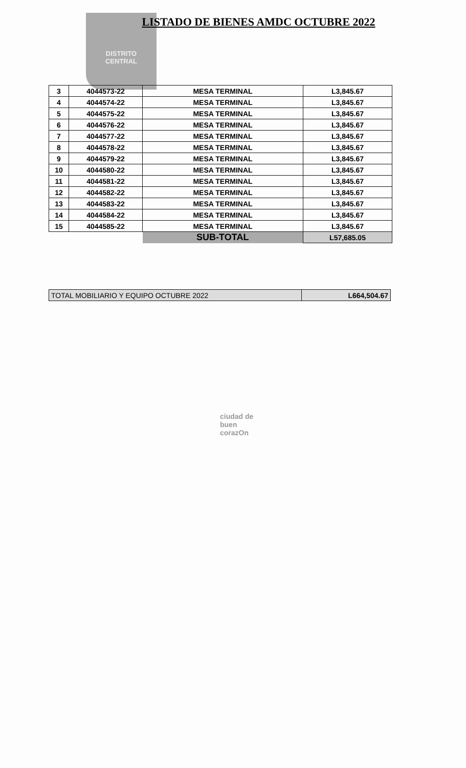DISTRITO
CENTRAL
LISTADO DE BIENES AMDC OCTUBRE 2022
| 3 | 4044573-22 | MESA TERMINAL | L3,845.67 |
| 4 | 4044574-22 | MESA TERMINAL | L3,845.67 |
| 5 | 4044575-22 | MESA TERMINAL | L3,845.67 |
| 6 | 4044576-22 | MESA TERMINAL | L3,845.67 |
| 7 | 4044577-22 | MESA TERMINAL | L3,845.67 |
| 8 | 4044578-22 | MESA TERMINAL | L3,845.67 |
| 9 | 4044579-22 | MESA TERMINAL | L3,845.67 |
| 10 | 4044580-22 | MESA TERMINAL | L3,845.67 |
| 11 | 4044581-22 | MESA TERMINAL | L3,845.67 |
| 12 | 4044582-22 | MESA TERMINAL | L3,845.67 |
| 13 | 4044583-22 | MESA TERMINAL | L3,845.67 |
| 14 | 4044584-22 | MESA TERMINAL | L3,845.67 |
| 15 | 4044585-22 | MESA TERMINAL | L3,845.67 |
| | | SUB-TOTAL | L57,685.05 |
| TOTAL MOBILIARIO Y EQUIPO OCTUBRE 2022 | L664,504.67 |
ciudad de
buen
corazOn